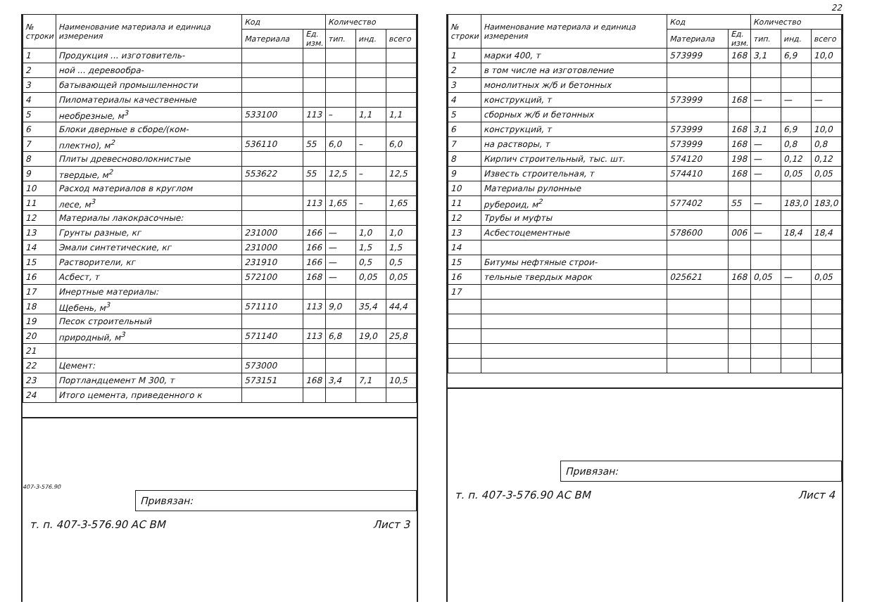| № строки | Наименование материала и единица измерения | Код | | Количество | | |
| --- | --- | --- | --- | --- | --- | --- |
| | | Материала | Ед. изм. | тип. | инд. | всего |
| 1 | Продукция ... изготовитель- | | | | | |
| 2 | ной ... деревообра- | | | | | |
| 3 | батывающей промышленности | | | | | |
| 4 | Пиломатериалы качественные | | | | | |
| 5 | необрезные, м<sup>3</sup> | 533100 | 113 | – | 1,1 | 1,1 |
| 6 | Блоки дверные в сборе/(ком- | | | | | |
| 7 | плектно), м<sup>2</sup> | 536110 | 55 | 6,0 | – | 6,0 |
| 8 | Плиты древесноволокнистые | | | | | |
| 9 | твердые, м<sup>2</sup> | 553622 | 55 | 12,5 | – | 12,5 |
| 10 | Расход материалов в круглом | | | | | |
| 11 | лесе, м<sup>3</sup> | | 113 | 1,65 | – | 1,65 |
| 12 | Материалы лакокрасочные: | | | | | |
| 13 | Грунты разные, кг | 231000 | 166 | — | 1,0 | 1,0 |
| 14 | Эмали синтетические, кг | 231000 | 166 | — | 1,5 | 1,5 |
| 15 | Растворители, кг | 231910 | 166 | — | 0,5 | 0,5 |
| 16 | Асбест, т | 572100 | 168 | — | 0,05 | 0,05 |
| 17 | Инертные материалы: | | | | | |
| 18 | Щебень, м<sup>3</sup> | 571110 | 113 | 9,0 | 35,4 | 44,4 |
| 19 | Песок строительный | | | | | |
| 20 | природный, м<sup>3</sup> | 571140 | 113 | 6,8 | 19,0 | 25,8 |
| 21 | | | | | | |
| 22 | Цемент: | 573000 | | | | |
| 23 | Портландцемент М 300, т | 573151 | 168 | 3,4 | 7,1 | 10,5 |
| 24 | Итого цемента, приведенного к | | | | | |
407-3-576.90
Привязан:
т. п. 407-3-576.90 АС ВМ Лист 3
22
| № строки | Наименование материала и единица измерения | Код | | Количество | | |
| --- | --- | --- | --- | --- | --- | --- |
| | | Материала | Ед. изм. | тип. | инд. | всего |
| 1 | марки 400, т | 573999 | 168 | 3,1 | 6,9 | 10,0 |
| 2 | в том числе на изготовление | | | | | |
| 3 | монолитных ж/б и бетонных | | | | | |
| 4 | конструкций, т | 573999 | 168 | — | — | — |
| 5 | сборных ж/б и бетонных | | | | | |
| 6 | конструкций, т | 573999 | 168 | 3,1 | 6,9 | 10,0 |
| 7 | на растворы, т | 573999 | 168 | — | 0,8 | 0,8 |
| 8 | Кирпич строительный, тыс. шт. | 574120 | 198 | — | 0,12 | 0,12 |
| 9 | Известь строительная, т | 574410 | 168 | — | 0,05 | 0,05 |
| 10 | Материалы рулонные | | | | | |
| 11 | рубероид, м<sup>2</sup> | 577402 | 55 | — | 183,0 | 183,0 |
| 12 | Трубы и муфты | | | | | |
| 13 | Асбестоцементные | 578600 | 006 | — | 18,4 | 18,4 |
| 14 | | | | | | |
| 15 | Битумы нефтяные строи- | | | | | |
| 16 | тельные твердых марок | 025621 | 168 | 0,05 | — | 0,05 |
| 17 | | | | | | |
Привязан:
т. п. 407-3-576.90 АС ВМ Лист 4